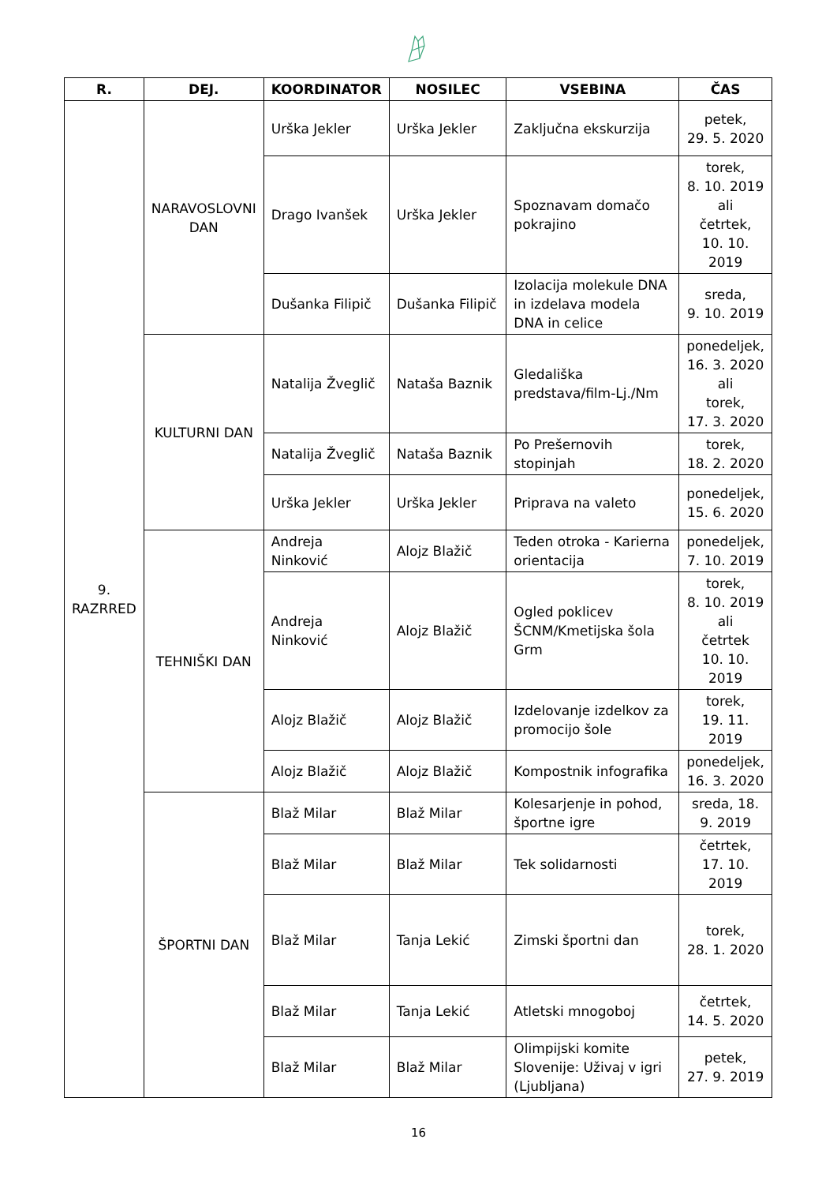| R. | DEJ. | KOORDINATOR | NOSILEC | VSEBINA | ČAS |
| --- | --- | --- | --- | --- | --- |
| 9. RAZRRED | NARAVOSLOVNI DAN | Urška Jekler | Urška Jekler | Zaključna ekskurzija | petek, 29. 5. 2020 |
| | | Drago Ivanšek | Urška Jekler | Spoznavam domačo pokrajino | torek, 8. 10. 2019 ali četrtek, 10. 10. 2019 |
| | | Dušanka Filipič | Dušanka Filipič | Izolacija molekule DNA in izdelava modela DNA in celice | sreda, 9. 10. 2019 |
| | KULTURNI DAN | Natalija Žveglič | Nataša Baznik | Gledališka predstava/film-Lj./Nm | ponedeljek, 16. 3. 2020 ali torek, 17. 3. 2020 |
| | | Natalija Žveglič | Nataša Baznik | Po Prešernovih stopinjah | torek, 18. 2. 2020 |
| | | Urška Jekler | Urška Jekler | Priprava na valeto | ponedeljek, 15. 6. 2020 |
| | TEHNIŠKI DAN | Andreja Ninković | Alojz Blažič | Teden otroka - Karierna orientacija | ponedeljek, 7. 10. 2019 |
| | | Andreja Ninković | Alojz Blažič | Ogled poklicev ŠCNM/Kmetijska šola Grm | torek, 8. 10. 2019 ali četrtek 10. 10. 2019 |
| | | Alojz Blažič | Alojz Blažič | Izdelovanje izdelkov za promocijo šole | torek, 19. 11. 2019 |
| | | Alojz Blažič | Alojz Blažič | Kompostnik infografika | ponedeljek, 16. 3. 2020 |
| | ŠPORTNI DAN | Blaž Milar | Blaž Milar | Kolesarjenje in pohod, športne igre | sreda, 18. 9. 2019 |
| | | Blaž Milar | Blaž Milar | Tek solidarnosti | četrtek, 17. 10. 2019 |
| | | Blaž Milar | Tanja Lekić | Zimski športni dan | torek, 28. 1. 2020 |
| | | Blaž Milar | Tanja Lekić | Atletski mnogoboj | četrtek, 14. 5. 2020 |
| | | Blaž Milar | Blaž Milar | Olimpijski komite Slovenije: Uživaj v igri (Ljubljana) | petek, 27. 9. 2019 |
16